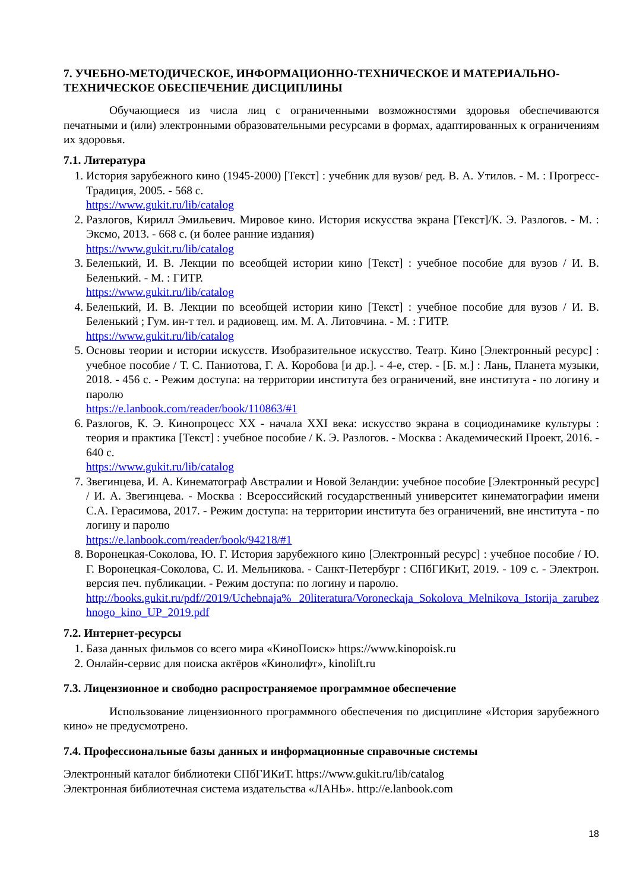7. УЧЕБНО-МЕТОДИЧЕСКОЕ, ИНФОРМАЦИОННО-ТЕХНИЧЕСКОЕ И МАТЕРИАЛЬНО-ТЕХНИЧЕСКОЕ ОБЕСПЕЧЕНИЕ ДИСЦИПЛИНЫ
Обучающиеся из числа лиц с ограниченными возможностями здоровья обеспечиваются печатными и (или) электронными образовательными ресурсами в формах, адаптированных к ограничениям их здоровья.
7.1. Литература
1. История зарубежного кино (1945-2000) [Текст] : учебник для вузов/ ред. В. А. Утилов. - М. : Прогресс-Традиция, 2005. - 568 с.
https://www.gukit.ru/lib/catalog
2. Разлогов, Кирилл Эмильевич. Мировое кино. История искусства экрана [Текст]/К. Э. Разлогов. - М. : Эксмо, 2013. - 668 с. (и более ранние издания)
https://www.gukit.ru/lib/catalog
3. Беленький, И. В. Лекции по всеобщей истории кино [Текст] : учебное пособие для вузов / И. В. Беленький. - М. : ГИТР.
https://www.gukit.ru/lib/catalog
4. Беленький, И. В. Лекции по всеобщей истории кино [Текст] : учебное пособие для вузов / И. В. Беленький ; Гум. ин-т тел. и радиовещ. им. М. А. Литовчина. - М. : ГИТР.
https://www.gukit.ru/lib/catalog
5. Основы теории и истории искусств. Изобразительное искусство. Театр. Кино [Электронный ресурс] : учебное пособие / Т. С. Паниотова, Г. А. Коробова [и др.]. - 4-е, стер. - [Б. м.] : Лань, Планета музыки, 2018. - 456 с. - Режим доступа: на территории института без ограничений, вне института - по логину и паролю
https://e.lanbook.com/reader/book/110863/#1
6. Разлогов, К. Э. Кинопроцесс XX - начала XXI века: искусство экрана в социодинамике культуры : теория и практика [Текст] : учебное пособие / К. Э. Разлогов. - Москва : Академический Проект, 2016. - 640 с.
https://www.gukit.ru/lib/catalog
7. Звегинцева, И. А. Кинематограф Австралии и Новой Зеландии: учебное пособие [Электронный ресурс] / И. А. Звегинцева. - Москва : Всероссийский государственный университет кинематографии имени С.А. Герасимова, 2017. - Режим доступа: на территории института без ограничений, вне института - по логину и паролю
https://e.lanbook.com/reader/book/94218/#1
8. Воронецкая-Соколова, Ю. Г. История зарубежного кино [Электронный ресурс] : учебное пособие / Ю. Г. Воронецкая-Соколова, С. И. Мельникова. - Санкт-Петербург : СПбГИКиТ, 2019. - 109 с. - Электрон. версия печ. публикации. - Режим доступа: по логину и паролю.
http://books.gukit.ru/pdf//2019/Uchebnaja% 20literatura/Voroneckaja_Sokolova_Melnikova_Istorija_zarubezhnogo_kino_UP_2019.pdf
7.2. Интернет-ресурсы
1. База данных фильмов со всего мира «КиноПоиск» https://www.kinopoisk.ru
2. Онлайн-сервис для поиска актёров «Кинолифт», kinolift.ru
7.3. Лицензионное и свободно распространяемое программное обеспечение
Использование лицензионного программного обеспечения по дисциплине «История зарубежного кино» не предусмотрено.
7.4. Профессиональные базы данных и информационные справочные системы
Электронный каталог библиотеки СПбГИКиТ. https://www.gukit.ru/lib/catalog
Электронная библиотечная система издательства «ЛАНЬ». http://e.lanbook.com
18